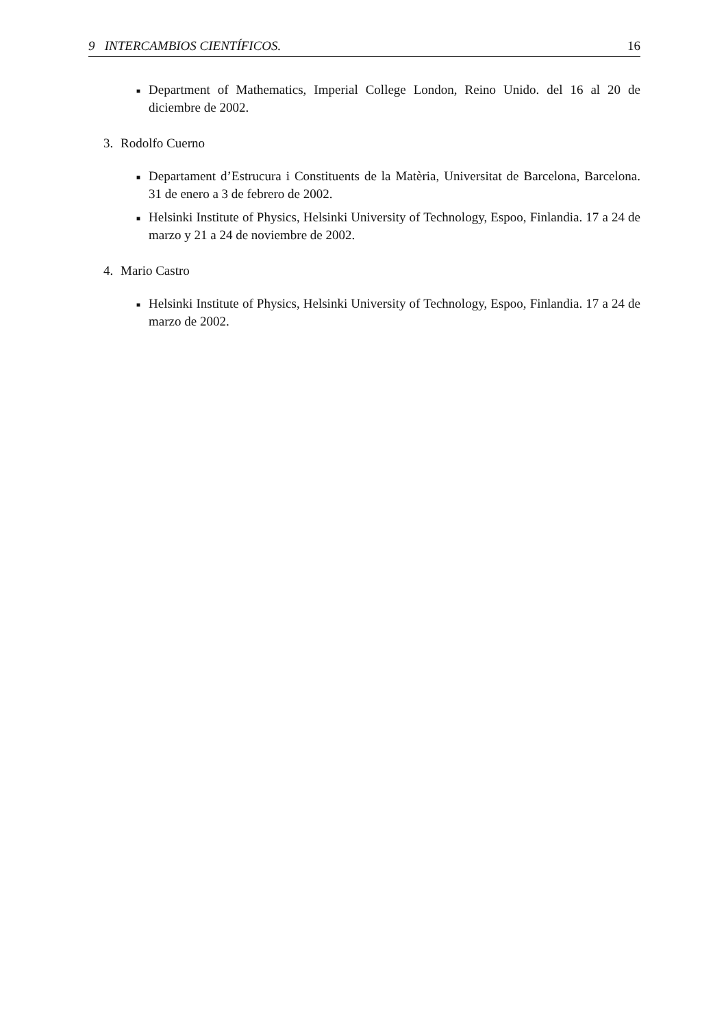9 INTERCAMBIOS CIENTÍFICOS. 16
■ Department of Mathematics, Imperial College London, Reino Unido. del 16 al 20 de diciembre de 2002.
3. Rodolfo Cuerno
■ Departament d’Estrucura i Constituents de la Matèria, Universitat de Barcelona, Barcelona. 31 de enero a 3 de febrero de 2002.
■ Helsinki Institute of Physics, Helsinki University of Technology, Espoo, Finlandia. 17 a 24 de marzo y 21 a 24 de noviembre de 2002.
4. Mario Castro
■ Helsinki Institute of Physics, Helsinki University of Technology, Espoo, Finlandia. 17 a 24 de marzo de 2002.